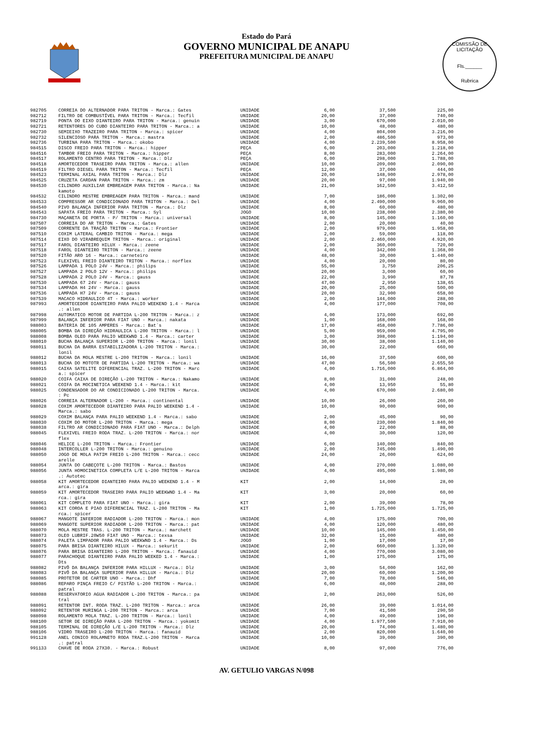Estado do Pará
GOVERNO MUNICIPAL DE ANAPU
PREFEITURA MUNICIPAL DE ANAPU
COMISSÃO DE LICITAÇÃO
Fls.______
Rubrica
| 982705 | CORREIA DO ALTERNADOR PARA TRITON - Marca.: Gates | UNIDADE | 6,00 | 37,500 | 225,00 |
| 982712 | FILTRO DE COMBUSTÍVEL PARA TRITON - Marca.: Tecfil | UNIDADE | 20,00 | 37,000 | 740,00 |
| 982719 | PONTA DO EIXO DIANTEIRO PARA TRITON - Marca.: genuin | UNIDADE | 3,00 | 670,000 | 2.010,00 |
| 982721 | RETENTORES DO CUBO DIANTEIRO PARA TRITON - Marca.: a | UNIDADE | 10,00 | 48,000 | 480,00 |
| 982730 | SEMIEIXO TRAZEIRO PARA TRITON - Marca.: spicer | UNIDADE | 4,00 | 804,000 | 3.216,00 |
| 982732 | SILENCIOSO PARA TRITON - Marca.: mastra | UNIDADE | 2,00 | 486,500 | 973,00 |
| 982736 | TURBINA PARA TRITON - Marca.: okobo | UNIDADE | 4,00 | 2.239,500 | 8.958,00 |
| 984515 | DISCO FREIO PARA TRITON - Marca.: hipper | PEÇA | 6,00 | 203,000 | 1.218,00 |
| 984516 | TAMBOR FREIO PARA TRITON - Marca.: hipper | PEÇA | 8,00 | 283,000 | 2.264,00 |
| 984517 | ROLAMENTO CENTRO PARA TRITON - Marca.: Dlz | PEÇA | 6,00 | 298,000 | 1.788,00 |
| 984518 | AMORTECEDOR TRASEIRO PARA TRITON - Marca.: allen | UNIDADE | 10,00 | 209,000 | 2.090,00 |
| 984519 | FILTRO DIESEL PARA TRITON - Marca.: Tecfil | PEÇA | 12,00 | 37,000 | 444,00 |
| 984523 | TERMINAL AXIAL PARA TRITON - Marca.: Dlz | UNIDADE | 20,00 | 148,900 | 2.978,00 |
| 984525 | CRUZETA CARDAN PARA TRITON - Marca.: zm | UNIDADE | 20,00 | 97,000 | 1.940,00 |
| 984530 | CILINDRO AUXILIAR EMBREAGEM PARA TRITON - Marca.: Na kamoto | UNIDADE | 21,00 | 162,500 | 3.412,50 |
| 984532 | CILINDRO MESTRE EMBREAGEM PARA TRITON - Marca.: mand | UNIDADE | 7,00 | 186,000 | 1.302,00 |
| 984533 | COMPRESSOR AR CONDICIONADO PARA TRITON - Marca.: Del | UNIDADE | 4,00 | 2.490,000 | 9.960,00 |
| 984540 | PIVO BALANÇA INFERIOR PARA TRITON - Marca.: Dlz | UNIDADE | 8,00 | 60,000 | 480,00 |
| 984543 | SAPATA FREIO PARA TRITON - Marca.: Syl | JOGO | 10,00 | 238,000 | 2.380,00 |
| 984730 | MAÇANETA DE PORTA - P/ TRITON - Marca.: universal | UNIDADE | 8,00 | 145,000 | 1.160,00 |
| 987507 | CORREIA DO AR TRITON - Marca.: Gates | UNIDADE | 2,00 | 20,000 | 40,00 |
| 987509 | CORRENTE DA TRAÇÃO TRITON - Marca.: Frontier | UNIDADE | 2,00 | 979,000 | 1.958,00 |
| 987510 | COXIM LATERAL CAMBIO TRITON - Marca.: mega | UNIDADE | 2,00 | 59,000 | 118,00 |
| 987514 | EIXO DO VIRABREQUIM TRITON - Marca.: original | UNIDADE | 2,00 | 2.460,000 | 4.920,00 |
| 987517 | FAROL DIANTEIRO HILUX - Marca.: zeene | UNIDADE | 2,00 | 360,000 | 720,00 |
| 987518 | FAROL DIANTEIRO TRITON - Marca.: zeene | UNIDADE | 4,00 | 342,000 | 1.368,00 |
| 987520 | FITÃO ARO 16 - Marca.: carneteiro | UNIDADE | 48,00 | 30,000 | 1.440,00 |
| 987523 | FLEXIVEL FREIO DIANTEIRO TRITON - Marca.: norflex | UNIDADE | 4,00 | 20,000 | 80,00 |
| 987526 | LAMPADA 1 POLO 24V - Marca.: philips | UNIDADE | 55,00 | 3,750 | 206,25 |
| 987527 | LAMPADA 2 POLO 12V - Marca.: philips | UNIDADE | 20,00 | 3,000 | 60,00 |
| 987528 | LAMPADA 2 POLO 24V - Marca.: gauss | UNIDADE | 22,00 | 3,990 | 87,78 |
| 987530 | LAMPADA 67 24V - Marca.: gauss | UNIDADE | 47,00 | 2,950 | 138,65 |
| 987534 | LAMPADA H4 24V - Marca.: gauss | UNIDADE | 20,00 | 25,000 | 500,00 |
| 987536 | LAMPADA H7 24V - Marca.: gauss | UNIDADE | 20,00 | 32,900 | 658,00 |
| 987539 | MACACO HIDRAULICO 4T - Marca.: worker | UNIDADE | 2,00 | 144,000 | 288,00 |
| 987993 | AMORTECEDOR DIANTEIRO PARA PALIO WEEKEND 1.4 - Marca .: allen | UNIDADE | 4,00 | 177,000 | 708,00 |
| 987998 | AUTOMATICO MOTOR DE PARTIDA L-200 TRITON - Marca.: z | UNIDADE | 4,00 | 173,000 | 692,00 |
| 987999 | BALANÇA INFERIOR PARA FIAT UNO - Marca.: nakata | UNIDADE | 1,00 | 168,000 | 168,00 |
| 988003 | BATERIA DE 105 AMPERES - Marca.: Bat´s | UNIDADE | 17,00 | 458,000 | 7.786,00 |
| 988005 | BOMBA DA DIREÇÃO HIDRAULICA L-200 TRITON - Marca.: l | UNIDADE | 5,00 | 959,000 | 4.795,00 |
| 988008 | BOMBA OLEO PARA PALIO WEEKWND 1.4 - Marca.: carter | UNIDADE | 3,00 | 398,000 | 1.194,00 |
| 988010 | BUCHA BALANÇA SUPERIOR L-200 TRITON - Marca.: lonil | UNIDADE | 30,00 | 38,000 | 1.140,00 |
| 988011 | BUCHA DA BARRA ESTABILIZADORA L-200 TRITON - Marca.: lonil | UNIDADE | 30,00 | 22,000 | 660,00 |
| 988012 | BUCHA DA MOLA MESTRE L-200 TRITON - Marca.: lonil | UNIDADE | 16,00 | 37,500 | 600,00 |
| 988013 | BUCHA DO MOTOTR DE PARTIDA L-200 TRITON - Marca.: wa | UNIDADE | 47,00 | 56,500 | 2.655,50 |
| 988015 | CAIXA SATELITE DIFERENCIAL TRAZ. L-200 TRITON - Marc a.: spicer | UNIDADE | 4,00 | 1.716,000 | 6.864,00 |
| 988020 | COIFA CAIXA DE DIREÇÃO L-200 TRITON - Marca.: Nakamo | UNIDADE | 8,00 | 31,000 | 248,00 |
| 988021 | COIFA DA MOCINETICA WEEKEND 1.4 - Marca.: kit | UNIDADE | 4,00 | 13,950 | 55,80 |
| 988025 | CONDENSADOR DO AR CONDICIONADO L-200 TRITON - Marca. : Pc | UNIDADE | 4,00 | 670,000 | 2.680,00 |
| 988026 | CORREIA ALTERNADOR L-200 - Marca.: continental | UNIDADE | 10,00 | 26,000 | 260,00 |
| 988028 | COXIM AMORTECEDOR DIANTEIRO PARA PALIO WEEKEND 1.4 - Marca.: sabo | UNIDADE | 10,00 | 90,000 | 900,00 |
| 988029 | COXIM BALANÇA PARA PALIO WEEKEND 1.4 - Marca.: sabo | UNIDADE | 2,00 | 45,000 | 90,00 |
| 988030 | COXIM DO MOTOR L-200 TRITON - Marca.: mega | UNIDADE | 8,00 | 230,000 | 1.840,00 |
| 988038 | FILTRO AR CONDICIONADO PARA FIAT UNO - Marca.: Delph | UNIDADE | 4,00 | 22,000 | 88,00 |
| 988045 | FLEXIVEL FREIO RODA TRAZ. L-200 TRITON - Marca.: nor flex | UNIDADE | 4,00 | 30,000 | 120,00 |
| 988046 | HELICE L-200 TRITON - Marca.: Frontier | UNIDADE | 6,00 | 140,000 | 840,00 |
| 988048 | INTERCOLLER L-200 TRITON - Marca.: genuino | UNIDADE | 2,00 | 745,000 | 1.490,00 |
| 988050 | JOGO DE MOLA PATIM FREIO L-200 TRITON - Marca.: cecc arelle | UNIDADE | 24,00 | 26,000 | 624,00 |
| 988054 | JUNTA DO CABEÇOTE L-200 TRITON - Marca.: Bastos | UNIDADE | 4,00 | 270,000 | 1.080,00 |
| 988056 | JUNTA HOMOCINETICA COMPLETA L/E L-200 TRITON - Marca .: Autotec | UNIDADE | 4,00 | 495,000 | 1.980,00 |
| 988058 | KIT AMORTECEDOR DIANTEIRO PARA PALIO WEEKEND 1.4 - M arca.: gira | KIT | 2,00 | 14,000 | 28,00 |
| 988059 | KIT AMORTECEDOR TRASEIRO PARA PALIO WEEKWND 1.4 - Ma rca.: gira | KIT | 3,00 | 20,000 | 60,00 |
| 988061 | KIT COMPLETO PARA FIAT UNO - Marca.: gira | KIT | 2,00 | 39,000 | 78,00 |
| 988063 | KIT COROA E PIAO DIFERENCIAL TRAZ. L-200 TRITON - Ma rca.: spicer | KIT | 1,00 | 1.725,000 | 1.725,00 |
| 988067 | MANGOTE INFERIOR RADIADOR L-200 TRITON - Marca.: mon | UNIDADE | 4,00 | 175,000 | 700,00 |
| 988069 | MANGOTE SUPERIOR RADIADOR L-200 TRITON - Marca.: pat | UNIDADE | 4,00 | 120,000 | 480,00 |
| 988070 | MOLA MESTRE TRAS. L-200 TRITON - Marca.: marchett | UNIDADE | 10,00 | 145,000 | 1.450,00 |
| 988073 | OLEO LUBRIF.20W50 FIAT UNO - Marca.: texsa | UNIDADE | 32,00 | 15,000 | 480,00 |
| 988074 | PALETA LIMPADOR PARA PALIO WEEKWND 1.4 - Marca.: Ds | JOGO | 1,00 | 17,000 | 17,00 |
| 988075 | PARA BRISA DIANTEIRO HILUX - Marca.: sekurit | UNIDADE | 2,00 | 660,000 | 1.320,00 |
| 988076 | PARA BRISA DIANTEIRO L-200 TRITON - Marca.: fanauid | UNIDADE | 4,00 | 770,000 | 3.080,00 |
| 988077 | PARACHOQUE DIANTEIRO PARA PALIO WEEKED 1.4 - Marca.: Dts | UNIDADE | 1,00 | 175,000 | 175,00 |
| 988082 | PIVÔ DA BALANÇA INFERIOR PARA HILLUX - Marca.: Dlz | UNIDADE | 3,00 | 54,000 | 162,00 |
| 988083 | PIVÔ DA BALANÇA SUPERIOR PARA HILLUX - Marca.: Dlz | UNIDADE | 20,00 | 60,000 | 1.200,00 |
| 988085 | PROTETOR DE CARTER UNO - Marca.: Dhf | UNIDADE | 7,00 | 78,000 | 546,00 |
| 988086 | REPARO PINÇA FREIO C/ PISTÃO L-200 TRITON - Marca.: patral | UNIDADE | 6,00 | 48,000 | 288,00 |
| 988088 | RESERVATORIO AGUA RADIADOR L-200 TRITON - Marca.: pa tral | UNIDADE | 2,00 | 263,000 | 526,00 |
| 988091 | RETENTOR INT. RODA TRAZ. L-200 TRITON - Marca.: arca | UNIDADE | 26,00 | 39,000 | 1.014,00 |
| 988092 | RETENTOR MURINGA L-200 TRITON - Marca.: arca | UNIDADE | 7,00 | 41,500 | 290,50 |
| 988098 | ROLAMENTO MOLA TRAZ. L-200 TRITON - Marca.: lonil | UNIDADE | 4,00 | 49,000 | 196,00 |
| 988100 | SETOR DE DIREÇÃO PARA L-200 TRITON - Marca.: yokomit | UNIDADE | 4,00 | 1.977,500 | 7.910,00 |
| 988105 | TERMINAL DE DIREÇÃO L/E L-200 TRITON - Marca.: Dlz | UNIDADE | 20,00 | 74,000 | 1.480,00 |
| 988106 | VIDRO TRASEIRO L-200 TRITON - Marca.: fanauid | UNIDADE | 2,00 | 820,000 | 1.640,00 |
| 991128 | ANEL CONICO ROLAMNETO RODA TRAZ.L-200 TRITON - Marca .: patral | UNIDADE | 10,00 | 39,000 | 390,00 |
| 991133 | CHAVE DE RODA 27X30. - Marca.: Robust | UNIDADE | 8,00 | 97,000 | 776,00 |
AV. GETULIO VARGAS N/098